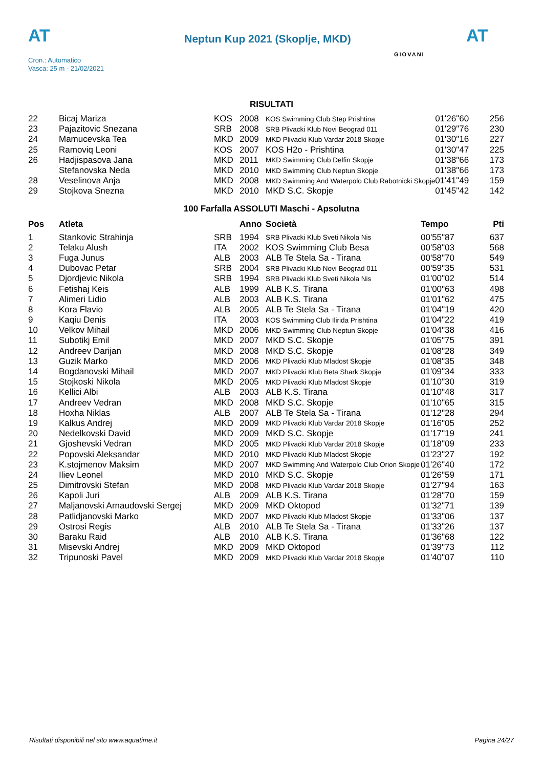AT
Neptun Kup 2021 (Skoplje, MKD)
AT
Cron.: Automatico
Vasca: 25 m - 21/02/2021
GIOVANI
RISULTATI
| 22 | Bicaj Mariza | KOS | 2008 | KOS Swimming Club Step Prishtina | 01'26"60 | 256 |
| 23 | Pajazitovic Snezana | SRB | 2008 | SRB Plivacki Klub Novi Beograd 011 | 01'29"76 | 230 |
| 24 | Mamucevska Tea | MKD | 2009 | MKD Plivacki Klub Vardar 2018 Skopje | 01'30"16 | 227 |
| 25 | Ramoviq Leoni | KOS | 2007 | KOS H2o - Prishtina | 01'30"47 | 225 |
| 26 | Hadjispasova Jana | MKD | 2011 | MKD Swimming Club Delfin Skopje | 01'38"66 | 173 |
| | Stefanovska Neda | MKD | 2010 | MKD Swimming Club Neptun Skopje | 01'38"66 | 173 |
| 28 | Veselinova Anja | MKD | 2008 | MKD Swimming And Waterpolo Club Rabotnicki Skopje | 01'41"49 | 159 |
| 29 | Stojkova Snezna | MKD | 2010 | MKD S.C. Skopje | 01'45"42 | 142 |
100 Farfalla ASSOLUTI Maschi - Apsolutna
| Pos | Atleta | | Anno | Società | Tempo | Pti |
| --- | --- | --- | --- | --- | --- | --- |
| 1 | Stankovic Strahinja | SRB | 1994 | SRB Plivacki Klub Sveti Nikola Nis | 00'55"87 | 637 |
| 2 | Telaku Alush | ITA | 2002 | KOS Swimming Club Besa | 00'58"03 | 568 |
| 3 | Fuga Junus | ALB | 2003 | ALB Te Stela Sa - Tirana | 00'58"70 | 549 |
| 4 | Dubovac Petar | SRB | 2004 | SRB Plivacki Klub Novi Beograd 011 | 00'59"35 | 531 |
| 5 | Djordjevic Nikola | SRB | 1994 | SRB Plivacki Klub Sveti Nikola Nis | 01'00"02 | 514 |
| 6 | Fetishaj Keis | ALB | 1999 | ALB K.S. Tirana | 01'00"63 | 498 |
| 7 | Alimeri Lidio | ALB | 2003 | ALB K.S. Tirana | 01'01"62 | 475 |
| 8 | Kora Flavio | ALB | 2005 | ALB Te Stela Sa - Tirana | 01'04"19 | 420 |
| 9 | Kaqiu Denis | ITA | 2003 | KOS Swimming Club Ilirida Prishtina | 01'04"22 | 419 |
| 10 | Velkov Mihail | MKD | 2006 | MKD Swimming Club Neptun Skopje | 01'04"38 | 416 |
| 11 | Subotikj Emil | MKD | 2007 | MKD S.C. Skopje | 01'05"75 | 391 |
| 12 | Andreev Darijan | MKD | 2008 | MKD S.C. Skopje | 01'08"28 | 349 |
| 13 | Guzik Marko | MKD | 2006 | MKD Plivacki Klub Mladost Skopje | 01'08"35 | 348 |
| 14 | Bogdanovski Mihail | MKD | 2007 | MKD Plivacki Klub Beta Shark Skopje | 01'09"34 | 333 |
| 15 | Stojkoski Nikola | MKD | 2005 | MKD Plivacki Klub Mladost Skopje | 01'10"30 | 319 |
| 16 | Kellici Albi | ALB | 2003 | ALB K.S. Tirana | 01'10"48 | 317 |
| 17 | Andreev Vedran | MKD | 2008 | MKD S.C. Skopje | 01'10"65 | 315 |
| 18 | Hoxha Niklas | ALB | 2007 | ALB Te Stela Sa - Tirana | 01'12"28 | 294 |
| 19 | Kalkus Andrej | MKD | 2009 | MKD Plivacki Klub Vardar 2018 Skopje | 01'16"05 | 252 |
| 20 | Nedelkovski David | MKD | 2009 | MKD S.C. Skopje | 01'17"19 | 241 |
| 21 | Gjoshevski Vedran | MKD | 2005 | MKD Plivacki Klub Vardar 2018 Skopje | 01'18"09 | 233 |
| 22 | Popovski Aleksandar | MKD | 2010 | MKD Plivacki Klub Mladost Skopje | 01'23"27 | 192 |
| 23 | K.stojmenov Maksim | MKD | 2007 | MKD Swimming And Waterpolo Club Orion Skopje | 01'26"40 | 172 |
| 24 | Iliev Leonel | MKD | 2010 | MKD S.C. Skopje | 01'26"59 | 171 |
| 25 | Dimitrovski Stefan | MKD | 2008 | MKD Plivacki Klub Vardar 2018 Skopje | 01'27"94 | 163 |
| 26 | Kapoli Juri | ALB | 2009 | ALB K.S. Tirana | 01'28"70 | 159 |
| 27 | Maljanovski Arnaudovski Sergej | MKD | 2009 | MKD Oktopod | 01'32"71 | 139 |
| 28 | Patlidjanovski Marko | MKD | 2007 | MKD Plivacki Klub Mladost Skopje | 01'33"06 | 137 |
| 29 | Ostrosi Regis | ALB | 2010 | ALB Te Stela Sa - Tirana | 01'33"26 | 137 |
| 30 | Baraku Raid | ALB | 2010 | ALB K.S. Tirana | 01'36"68 | 122 |
| 31 | Misevski Andrej | MKD | 2009 | MKD Oktopod | 01'39"73 | 112 |
| 32 | Tripunoski Pavel | MKD | 2009 | MKD Plivacki Klub Vardar 2018 Skopje | 01'40"07 | 110 |
Risultati disponibili nel sito www.aquatime.it Pagina 24/27